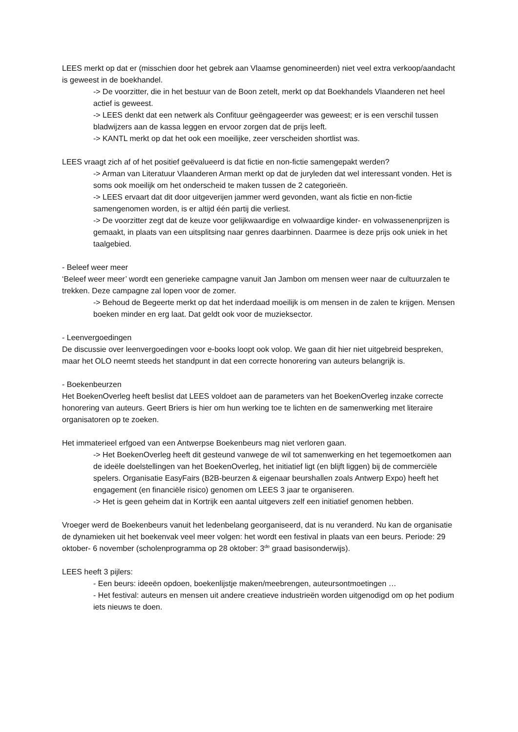LEES merkt op dat er (misschien door het gebrek aan Vlaamse genomineerden) niet veel extra verkoop/aandacht is geweest in de boekhandel.
-> De voorzitter, die in het bestuur van de Boon zetelt, merkt op dat Boekhandels Vlaanderen net heel actief is geweest.
-> LEES denkt dat een netwerk als Confituur geëngageerder was geweest; er is een verschil tussen bladwijzers aan de kassa leggen en ervoor zorgen dat de prijs leeft.
-> KANTL merkt op dat het ook een moeilijke, zeer verscheiden shortlist was.
LEES vraagt zich af of het positief geëvalueerd is dat fictie en non-fictie samengepakt werden?
-> Arman van Literatuur Vlaanderen Arman merkt op dat de juryleden dat wel interessant vonden. Het is soms ook moeilijk om het onderscheid te maken tussen de 2 categorieën.
-> LEES ervaart dat dit door uitgeverijen jammer werd gevonden, want als fictie en non-fictie samengenomen worden, is er altijd één partij die verliest.
-> De voorzitter zegt dat de keuze voor gelijkwaardige en volwaardige kinder- en volwassenenprijzen is gemaakt, in plaats van een uitsplitsing naar genres daarbinnen. Daarmee is deze prijs ook uniek in het taalgebied.
- Beleef weer meer
‘Beleef weer meer’ wordt een generieke campagne vanuit Jan Jambon om mensen weer naar de cultuurzalen te trekken. Deze campagne zal lopen voor de zomer.
-> Behoud de Begeerte merkt op dat het inderdaad moeilijk is om mensen in de zalen te krijgen. Mensen boeken minder en erg laat. Dat geldt ook voor de muzieksector.
- Leenvergoedingen
De discussie over leenvergoedingen voor e-books loopt ook volop. We gaan dit hier niet uitgebreid bespreken, maar het OLO neemt steeds het standpunt in dat een correcte honorering van auteurs belangrijk is.
- Boekenbeurzen
Het BoekenOverleg heeft beslist dat LEES voldoet aan de parameters van het BoekenOverleg inzake correcte honorering van auteurs. Geert Briers is hier om hun werking toe te lichten en de samenwerking met literaire organisatoren op te zoeken.
Het immaterieel erfgoed van een Antwerpse Boekenbeurs mag niet verloren gaan.
-> Het BoekenOverleg heeft dit gesteund vanwege de wil tot samenwerking en het tegemoetkomen aan de ideële doelstellingen van het BoekenOverleg, het initiatief ligt (en blijft liggen) bij de commerciële spelers. Organisatie EasyFairs (B2B-beurzen & eigenaar beurshallen zoals Antwerp Expo) heeft het engagement (en financiële risico) genomen om LEES 3 jaar te organiseren.
-> Het is geen geheim dat in Kortrijk een aantal uitgevers zelf een initiatief genomen hebben.
Vroeger werd de Boekenbeurs vanuit het ledenbelang georganiseerd, dat is nu veranderd. Nu kan de organisatie de dynamieken uit het boekenvak veel meer volgen: het wordt een festival in plaats van een beurs. Periode: 29 oktober- 6 november (scholenprogramma op 28 oktober: 3<sup>de</sup> graad basisonderwijs).
LEES heeft 3 pijlers:
- Een beurs: ideeën opdoen, boekenlijstje maken/meebrengen, auteursontmoetingen …
- Het festival: auteurs en mensen uit andere creatieve industrieën worden uitgenodigd om op het podium iets nieuws te doen.